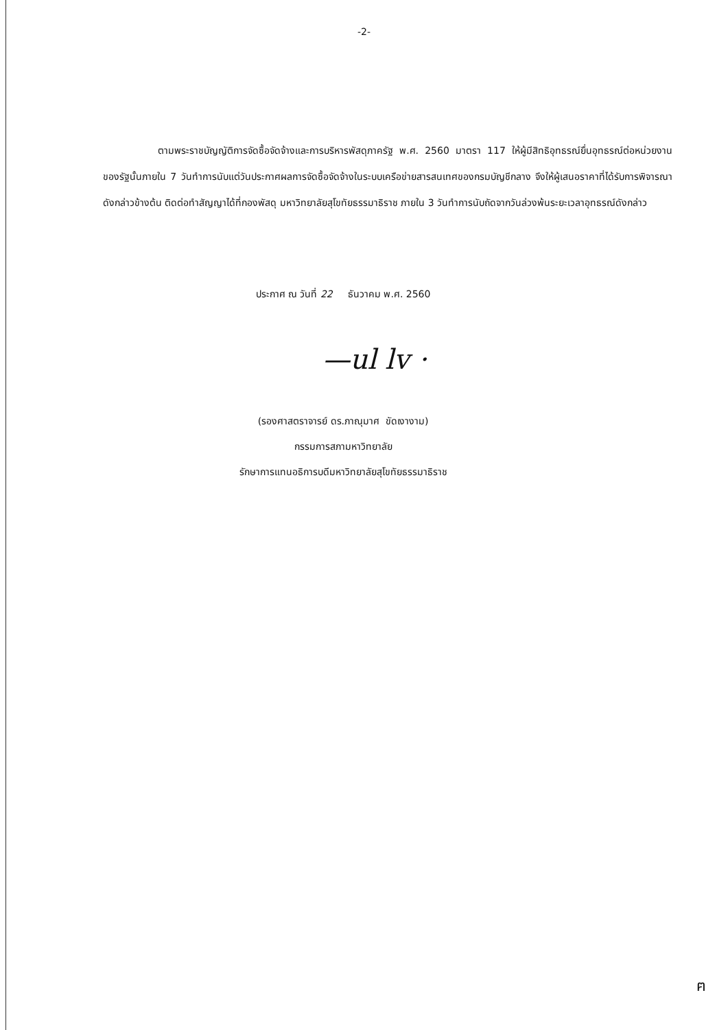-2-
ตามพระราชบัญญัติการจัดซื้อจัดจ้างและการบริหารพัสดุภาครัฐ พ.ศ. 2560 มาตรา 117 ให้ผู้มีสิทธิอุทธรณ์ยื่นอุทธรณ์ต่อหน่วยงานของรัฐนั้นภายใน 7 วันทำการนับแต่วันประกาศผลการจัดซื้อจัดจ้างในระบบเครือข่ายสารสนเทศของกรมบัญชีกลาง จึงให้ผู้เสนอราคาที่ได้รับการพิจารณาดังกล่าวข้างต้น ติดต่อทำสัญญาได้ที่กองพัสดุ มหาวิทยาลัยสุโขทัยธรรมาธิราช ภายใน 3 วันทำการนับถัดจากวันล่วงพ้นระยะเวลาอุทธรณ์ดังกล่าว
ประกาศ ณ วันที่ 22 ธันวาคม พ.ศ. 2560
—ul lv ·
(รองศาสตราจารย์ ดร.ภาณุมาศ ขัดเงางาม)
กรรมการสภามหาวิทยาลัย
รักษาการแทนอธิการบดีมหาวิทยาลัยสุโขทัยธรรมาธิราช
ฅ